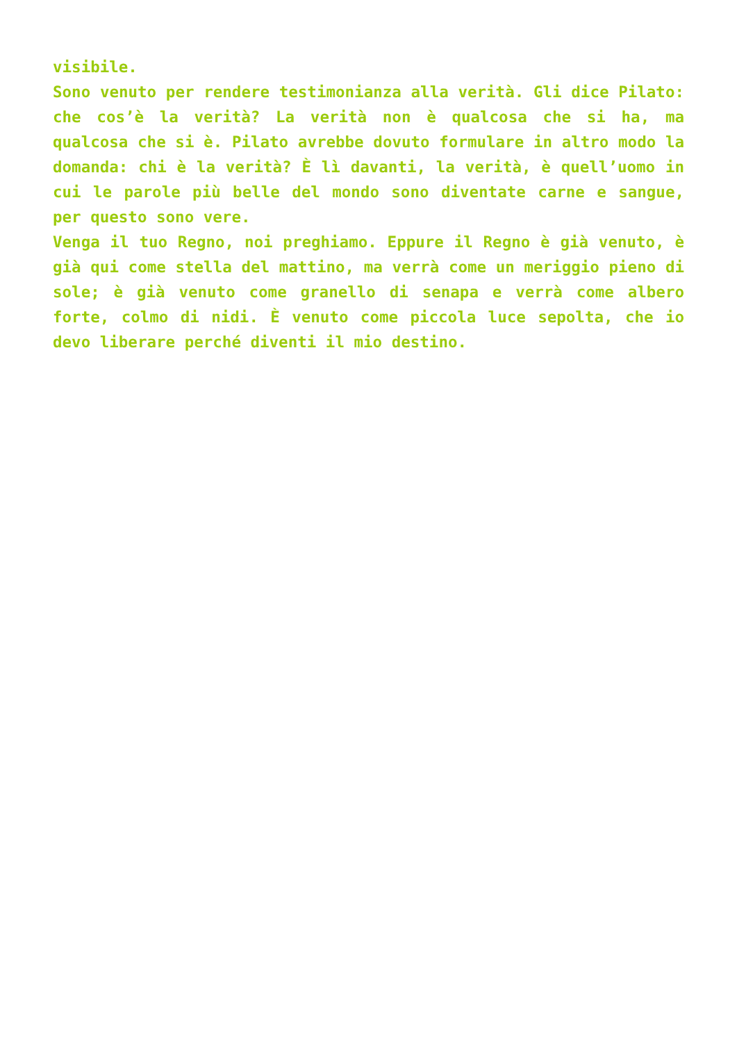visibile.
Sono venuto per rendere testimonianza alla verità. Gli dice Pilato: che cos’è la verità? La verità non è qualcosa che si ha, ma qualcosa che si è. Pilato avrebbe dovuto formulare in altro modo la domanda: chi è la verità? È lì davanti, la verità, è quell’uomo in cui le parole più belle del mondo sono diventate carne e sangue, per questo sono vere.
Venga il tuo Regno, noi preghiamo. Eppure il Regno è già venuto, è già qui come stella del mattino, ma verrà come un meriggio pieno di sole; è già venuto come granello di senapa e verrà come albero forte, colmo di nidi. È venuto come piccola luce sepolta, che io devo liberare perché diventi il mio destino.